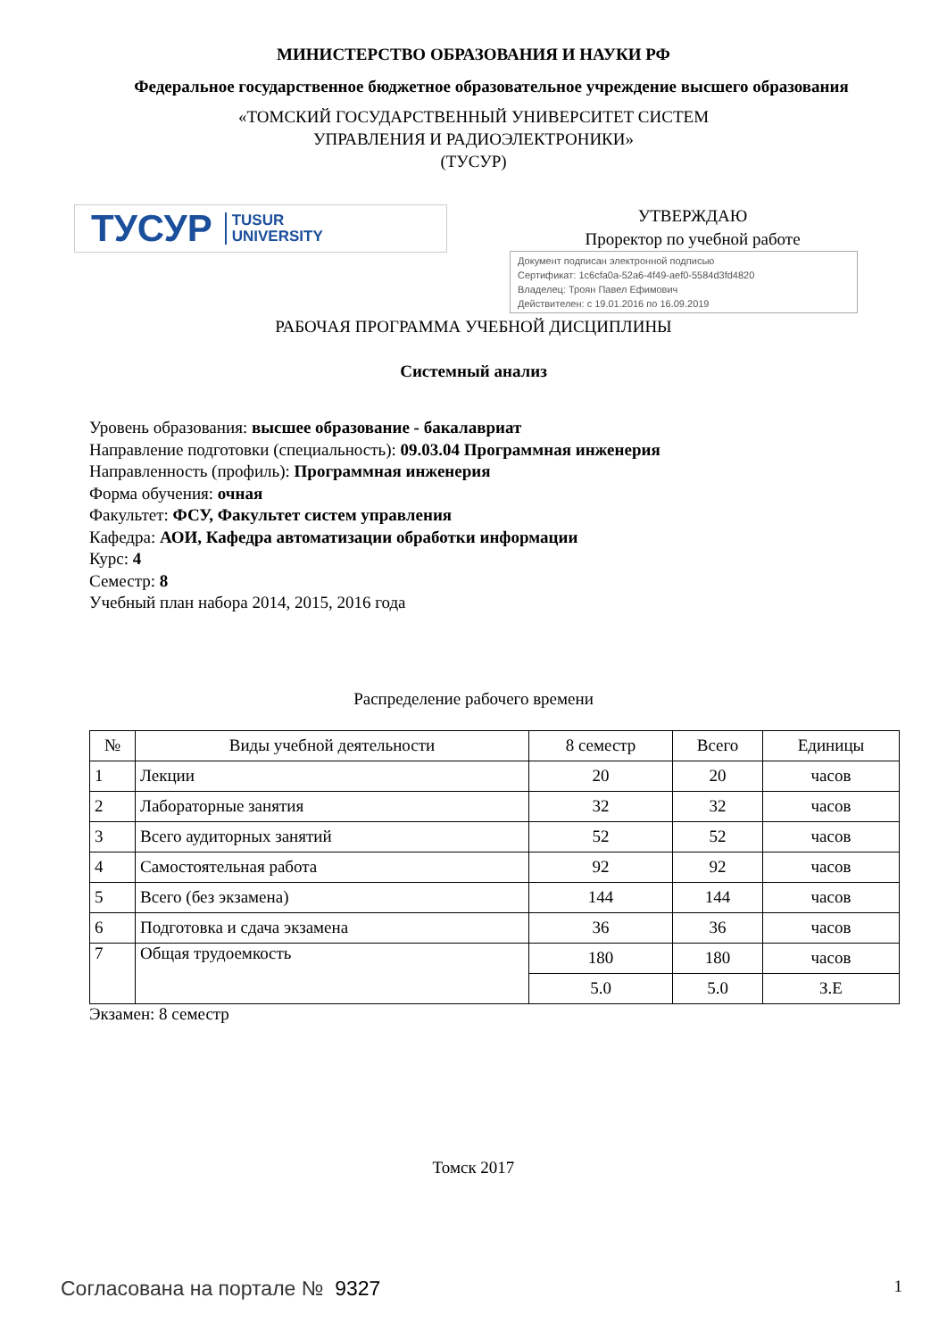МИНИСТЕРСТВО ОБРАЗОВАНИЯ И НАУКИ РФ
Федеральное государственное бюджетное образовательное учреждение высшего образования
«ТОМСКИЙ ГОСУДАРСТВЕННЫЙ УНИВЕРСИТЕТ СИСТЕМ
УПРАВЛЕНИЯ И РАДИОЭЛЕКТРОНИКИ»
(ТУСУР)
ТУСУР TUSUR
UNIVERSITY
УТВЕРЖДАЮ
Проректор по учебной работе
Документ подписан электронной подписью
Сертификат: 1c6cfa0a-52a6-4f49-aef0-5584d3fd4820
Владелец: Троян Павел Ефимович
Действителен: с 19.01.2016 по 16.09.2019
РАБОЧАЯ ПРОГРАММА УЧЕБНОЙ ДИСЦИПЛИНЫ
Системный анализ
Уровень образования: высшее образование - бакалавриат
Направление подготовки (специальность): 09.03.04 Программная инженерия
Направленность (профиль): Программная инженерия
Форма обучения: очная
Факультет: ФСУ, Факультет систем управления
Кафедра: АОИ, Кафедра автоматизации обработки информации
Курс: 4
Семестр: 8
Учебный план набора 2014, 2015, 2016 года
Распределение рабочего времени
| № | Виды учебной деятельности | 8 семестр | Всего | Единицы |
| --- | --- | --- | --- | --- |
| 1 | Лекции | 20 | 20 | часов |
| 2 | Лабораторные занятия | 32 | 32 | часов |
| 3 | Всего аудиторных занятий | 52 | 52 | часов |
| 4 | Самостоятельная работа | 92 | 92 | часов |
| 5 | Всего (без экзамена) | 144 | 144 | часов |
| 6 | Подготовка и сдача экзамена | 36 | 36 | часов |
| 7 | Общая трудоемкость | 180 | 180 | часов |
| | | 5.0 | 5.0 | З.Е |
Экзамен: 8 семестр
Томск 2017
Согласована на портале № 9327 1